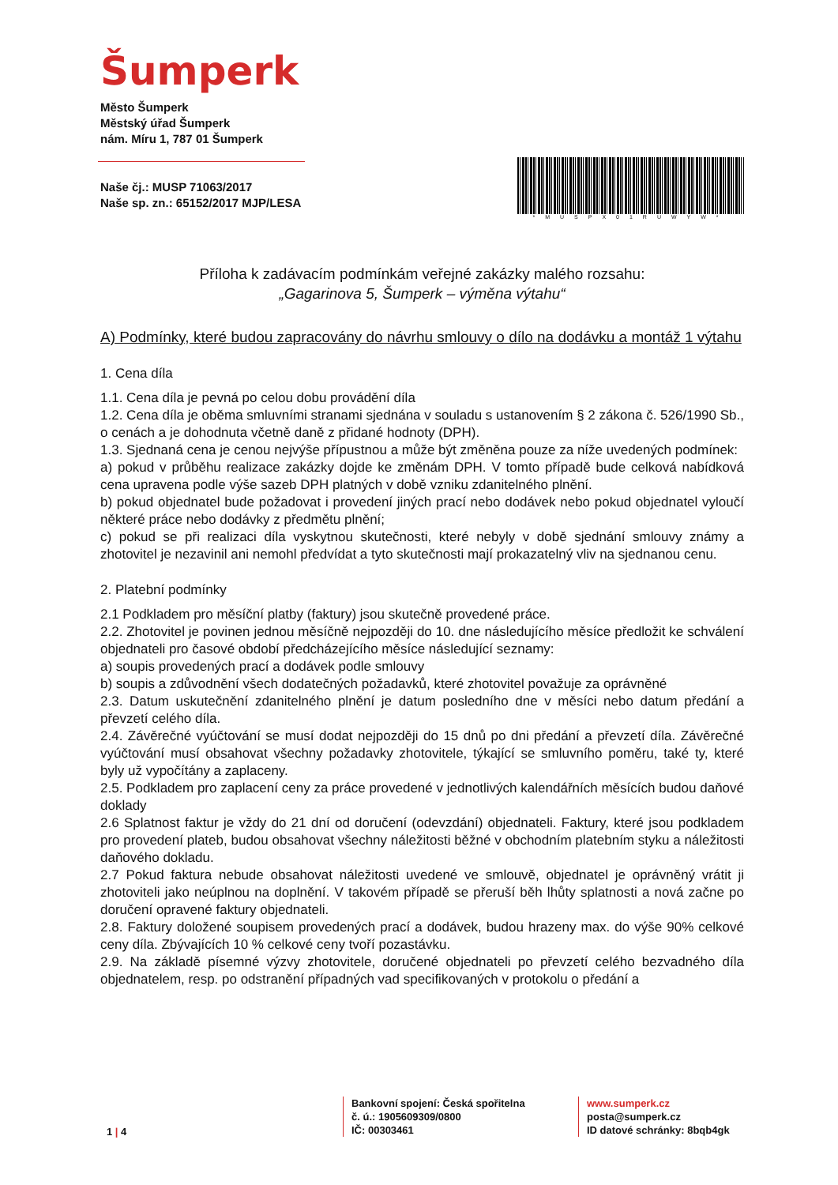Šumperk
Město Šumperk
Městský úřad Šumperk
nám. Míru 1, 787 01 Šumperk
Naše čj.: MUSP 71063/2017
Naše sp. zn.: 65152/2017 MJP/LESA
*MUSPX01RUWYW*
Příloha k zadávacím podmínkám veřejné zakázky malého rozsahu:
„Gagarinova 5, Šumperk – výměna výtahu“
A) Podmínky, které budou zapracovány do návrhu smlouvy o dílo na dodávku a montáž 1 výtahu
1. Cena díla
1.1. Cena díla je pevná po celou dobu provádění díla
1.2. Cena díla je oběma smluvními stranami sjednána v souladu s ustanovením § 2 zákona č. 526/1990 Sb., o cenách a je dohodnuta včetně daně z přidané hodnoty (DPH).
1.3. Sjednaná cena je cenou nejvýše přípustnou a může být změněna pouze za níže uvedených podmínek:
a) pokud v průběhu realizace zakázky dojde ke změnám DPH. V tomto případě bude celková nabídková cena upravena podle výše sazeb DPH platných v době vzniku zdanitelného plnění.
b) pokud objednatel bude požadovat i provedení jiných prací nebo dodávek nebo pokud objednatel vyloučí některé práce nebo dodávky z předmětu plnění;
c) pokud se při realizaci díla vyskytnou skutečnosti, které nebyly v době sjednání smlouvy známy a zhotovitel je nezavinil ani nemohl předvídat a tyto skutečnosti mají prokazatelný vliv na sjednanou cenu.
2. Platební podmínky
2.1 Podkladem pro měsíční platby (faktury) jsou skutečně provedené práce.
2.2. Zhotovitel je povinen jednou měsíčně nejpozději do 10. dne následujícího měsíce předložit ke schválení objednateli pro časové období předcházejícího měsíce následující seznamy:
a) soupis provedených prací a dodávek podle smlouvy
b) soupis a zdůvodnění všech dodatečných požadavků, které zhotovitel považuje za oprávněné
2.3. Datum uskutečnění zdanitelného plnění je datum posledního dne v měsíci nebo datum předání a převzetí celého díla.
2.4. Závěrečné vyúčtování se musí dodat nejpozději do 15 dnů po dni předání a převzetí díla. Závěrečné vyúčtování musí obsahovat všechny požadavky zhotovitele, týkající se smluvního poměru, také ty, které byly už vypočítány a zaplaceny.
2.5. Podkladem pro zaplacení ceny za práce provedené v jednotlivých kalendářních měsících budou daňové doklady
2.6 Splatnost faktur je vždy do 21 dní od doručení (odevzdání) objednateli. Faktury, které jsou podkladem pro provedení plateb, budou obsahovat všechny náležitosti běžné v obchodním platebním styku a náležitosti daňového dokladu.
2.7 Pokud faktura nebude obsahovat náležitosti uvedené ve smlouvě, objednatel je oprávněný vrátit ji zhotoviteli jako neúplnou na doplnění. V takovém případě se přeruší běh lhůty splatnosti a nová začne po doručení opravené faktury objednateli.
2.8. Faktury doložené soupisem provedených prací a dodávek, budou hrazeny max. do výše 90% celkové ceny díla. Zbývajících 10 % celkové ceny tvoří pozastávku.
2.9. Na základě písemné výzvy zhotovitele, doručené objednateli po převzetí celého bezvadného díla objednatelem, resp. po odstranění případných vad specifikovaných v protokolu o předání a
1 | 4
Bankovní spojení: Česká spořitelna
č. ú.: 1905609309/0800
IČ: 00303461
www.sumperk.cz
posta@sumperk.cz
ID datové schránky: 8bqb4gk